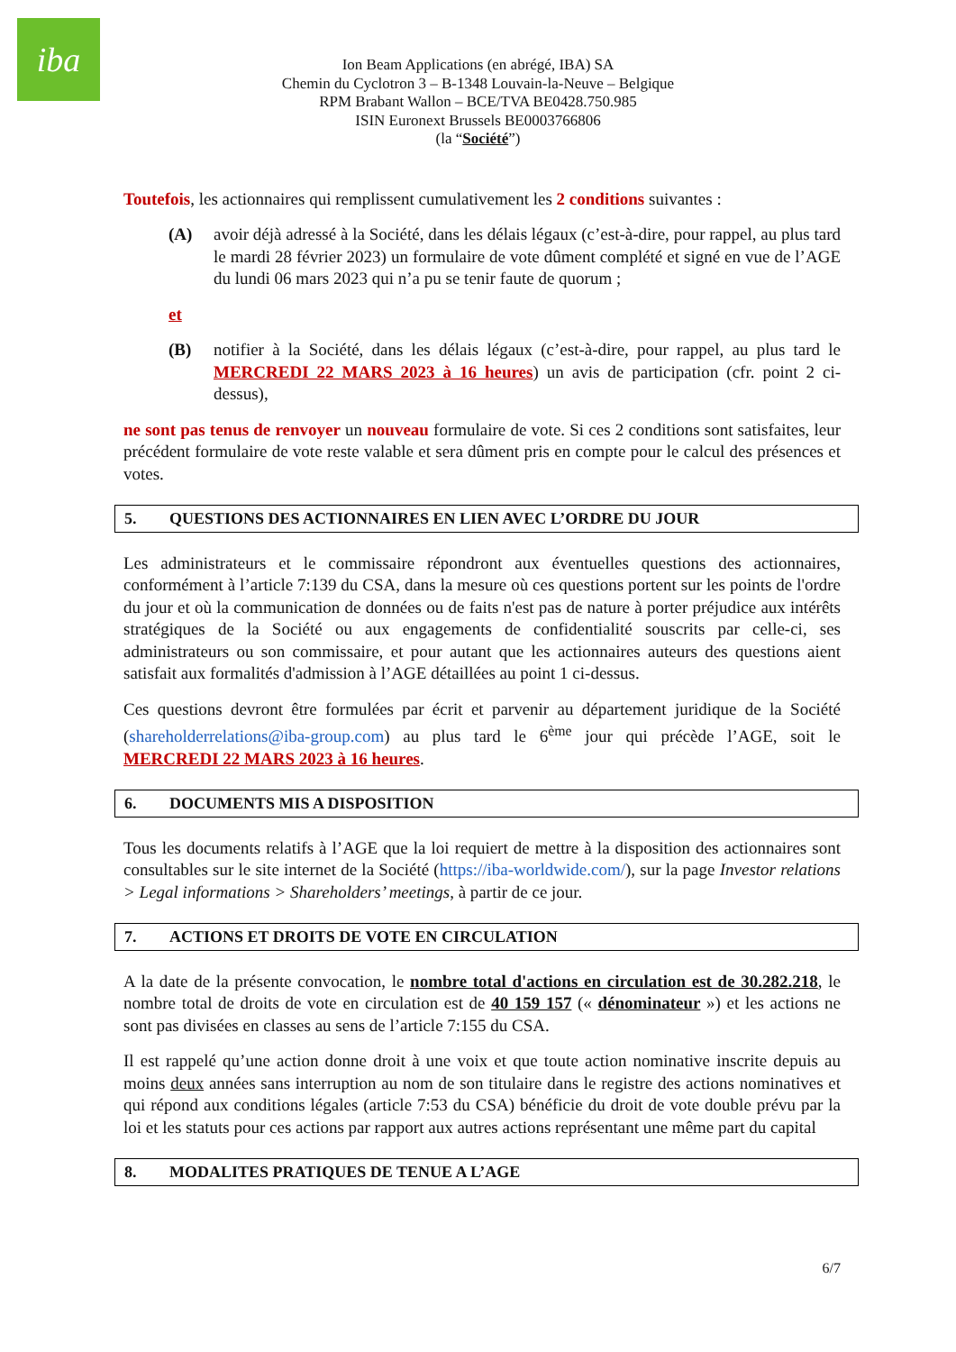iba
Ion Beam Applications (en abrégé, IBA) SA
Chemin du Cyclotron 3 – B-1348 Louvain-la-Neuve – Belgique
RPM Brabant Wallon – BCE/TVA BE0428.750.985
ISIN Euronext Brussels BE0003766806
(la “Société”)
Toutefois, les actionnaires qui remplissent cumulativement les 2 conditions suivantes :
(A) avoir déjà adressé à la Société, dans les délais légaux (c’est-à-dire, pour rappel, au plus tard le mardi 28 février 2023) un formulaire de vote dûment complété et signé en vue de l’AGE du lundi 06 mars 2023 qui n’a pu se tenir faute de quorum ;
et
(B) notifier à la Société, dans les délais légaux (c’est-à-dire, pour rappel, au plus tard le MERCREDI 22 MARS 2023 à 16 heures) un avis de participation (cfr. point 2 ci-dessus),
ne sont pas tenus de renvoyer un nouveau formulaire de vote. Si ces 2 conditions sont satisfaites, leur précédent formulaire de vote reste valable et sera dûment pris en compte pour le calcul des présences et votes.
5. QUESTIONS DES ACTIONNAIRES EN LIEN AVEC L’ORDRE DU JOUR
Les administrateurs et le commissaire répondront aux éventuelles questions des actionnaires, conformément à l’article 7:139 du CSA, dans la mesure où ces questions portent sur les points de l'ordre du jour et où la communication de données ou de faits n'est pas de nature à porter préjudice aux intérêts stratégiques de la Société ou aux engagements de confidentialité souscrits par celle-ci, ses administrateurs ou son commissaire, et pour autant que les actionnaires auteurs des questions aient satisfait aux formalités d'admission à l’AGE détaillées au point 1 ci-dessus.
Ces questions devront être formulées par écrit et parvenir au département juridique de la Société (shareholderrelations@iba-group.com) au plus tard le 6<sup>ème</sup> jour qui précède l’AGE, soit le MERCREDI 22 MARS 2023 à 16 heures.
6. DOCUMENTS MIS A DISPOSITION
Tous les documents relatifs à l’AGE que la loi requiert de mettre à la disposition des actionnaires sont consultables sur le site internet de la Société (https://iba-worldwide.com/), sur la page Investor relations > Legal informations > Shareholders’ meetings, à partir de ce jour.
7. ACTIONS ET DROITS DE VOTE EN CIRCULATION
A la date de la présente convocation, le nombre total d'actions en circulation est de 30.282.218, le nombre total de droits de vote en circulation est de 40 159 157 (« dénominateur ») et les actions ne sont pas divisées en classes au sens de l’article 7:155 du CSA.
Il est rappelé qu’une action donne droit à une voix et que toute action nominative inscrite depuis au moins deux années sans interruption au nom de son titulaire dans le registre des actions nominatives et qui répond aux conditions légales (article 7:53 du CSA) bénéficie du droit de vote double prévu par la loi et les statuts pour ces actions par rapport aux autres actions représentant une même part du capital
8. MODALITES PRATIQUES DE TENUE A L’AGE
6/7